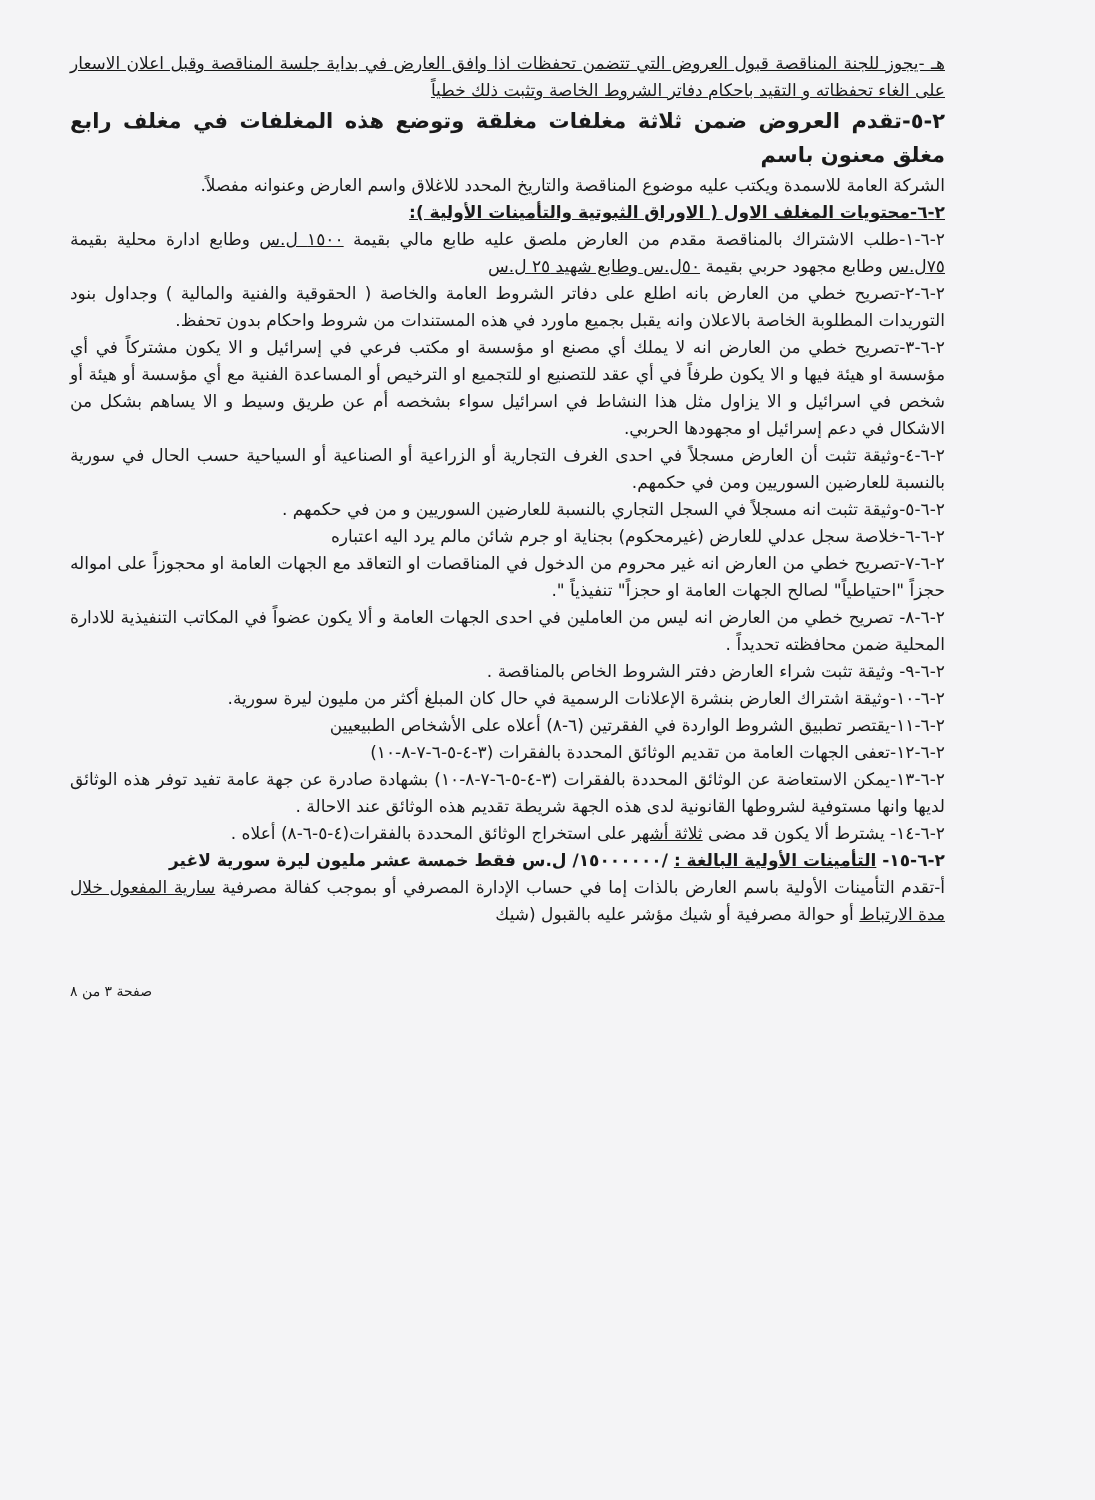هـ -يجوز للجنة المناقصة قبول العروض التي تتضمن تحفظات اذا وافق العارض في بداية جلسة المناقصة وقبل اعلان الاسعار على الغاء تحفظاته و التقيد باحكام دفاتر الشروط الخاصة وتثبت ذلك خطياً
٢-٥-تقدم العروض ضمن ثلاثة مغلفات مغلقة وتوضع هذه المغلفات في مغلف رابع مغلق معنون باسم
الشركة العامة للاسمدة ويكتب عليه موضوع المناقصة والتاريخ المحدد للاغلاق واسم العارض وعنوانه مفصلاً.
٢-٦-محتويات المغلف الاول ( الاوراق الثبوتية والتأمينات الأولية ):
٢-٦-١-طلب الاشتراك بالمناقصة مقدم من العارض ملصق عليه طابع مالي بقيمة ١٥٠٠ ل.س وطابع ادارة محلية بقيمة ٧٥ل.س وطابع مجهود حربي بقيمة ٥٠ل.س وطابع شهيد ٢٥ ل.س
٢-٦-٢-تصريح خطي من العارض بانه اطلع على دفاتر الشروط العامة والخاصة ( الحقوقية والفنية والمالية ) وجداول بنود التوريدات المطلوبة الخاصة بالاعلان وانه يقبل بجميع ماورد في هذه المستندات من شروط واحكام بدون تحفظ.
٢-٦-٣-تصريح خطي من العارض انه لا يملك أي مصنع او مؤسسة او مكتب فرعي في إسرائيل و الا يكون مشتركاً في أي مؤسسة او هيئة فيها و الا يكون طرفاً في أي عقد للتصنيع او للتجميع او الترخيص أو المساعدة الفنية مع أي مؤسسة أو هيئة أو شخص في اسرائيل و الا يزاول مثل هذا النشاط في اسرائيل سواء بشخصه أم عن طريق وسيط و الا يساهم بشكل من الاشكال في دعم إسرائيل او مجهودها الحربي.
٢-٦-٤-وثيقة تثبت أن العارض مسجلاً في احدى الغرف التجارية أو الزراعية أو الصناعية أو السياحية حسب الحال في سورية بالنسبة للعارضين السوريين ومن في حكمهم.
٢-٦-٥-وثيقة تثبت انه مسجلاً في السجل التجاري بالنسبة للعارضين السوريين و من في حكمهم .
٢-٦-٦-خلاصة سجل عدلي للعارض (غيرمحكوم) بجناية او جرم شائن مالم يرد اليه اعتباره
٢-٦-٧-تصريح خطي من العارض انه غير محروم من الدخول في المناقصات او التعاقد مع الجهات العامة او محجوزاً على امواله حجزاً "احتياطياً" لصالح الجهات العامة او حجزاً" تنفيذياً ".
٢-٦-٨- تصريح خطي من العارض انه ليس من العاملين في احدى الجهات العامة و ألا يكون عضواً في المكاتب التنفيذية للادارة المحلية ضمن محافظته تحديداً .
٢-٦-٩- وثيقة تثبت شراء العارض دفتر الشروط الخاص بالمناقصة .
٢-٦-١٠-وثيقة اشتراك العارض بنشرة الإعلانات الرسمية في حال كان المبلغ أكثر من مليون ليرة سورية.
٢-٦-١١-يقتصر تطبيق الشروط الواردة في الفقرتين (٦-٨) أعلاه على الأشخاص الطبيعيين
٢-٦-١٢-تعفى الجهات العامة من تقديم الوثائق المحددة بالفقرات (٣-٤-٥-٦-٧-٨-١٠)
٢-٦-١٣-يمكن الاستعاضة عن الوثائق المحددة بالفقرات (٣-٤-٥-٦-٧-٨-١٠) بشهادة صادرة عن جهة عامة تفيد توفر هذه الوثائق لديها وانها مستوفية لشروطها القانونية لدى هذه الجهة شريطة تقديم هذه الوثائق عند الاحالة .
٢-٦-١٤- يشترط ألا يكون قد مضى ثلاثة أشهر على استخراج الوثائق المحددة بالفقرات(٤-٥-٦-٨) أعلاه .
٢-٦-١٥- التأمينات الأولية البالغة : /١٥٠٠٠٠٠٠/ ل.س فقط خمسة عشر مليون ليرة سورية لاغير
أ-تقدم التأمينات الأولية باسم العارض بالذات إما في حساب الإدارة المصرفي أو بموجب كفالة مصرفية سارية المفعول خلال مدة الارتباط أو حوالة مصرفية أو شيك مؤشر عليه بالقبول (شيك
صفحة ٣ من ٨